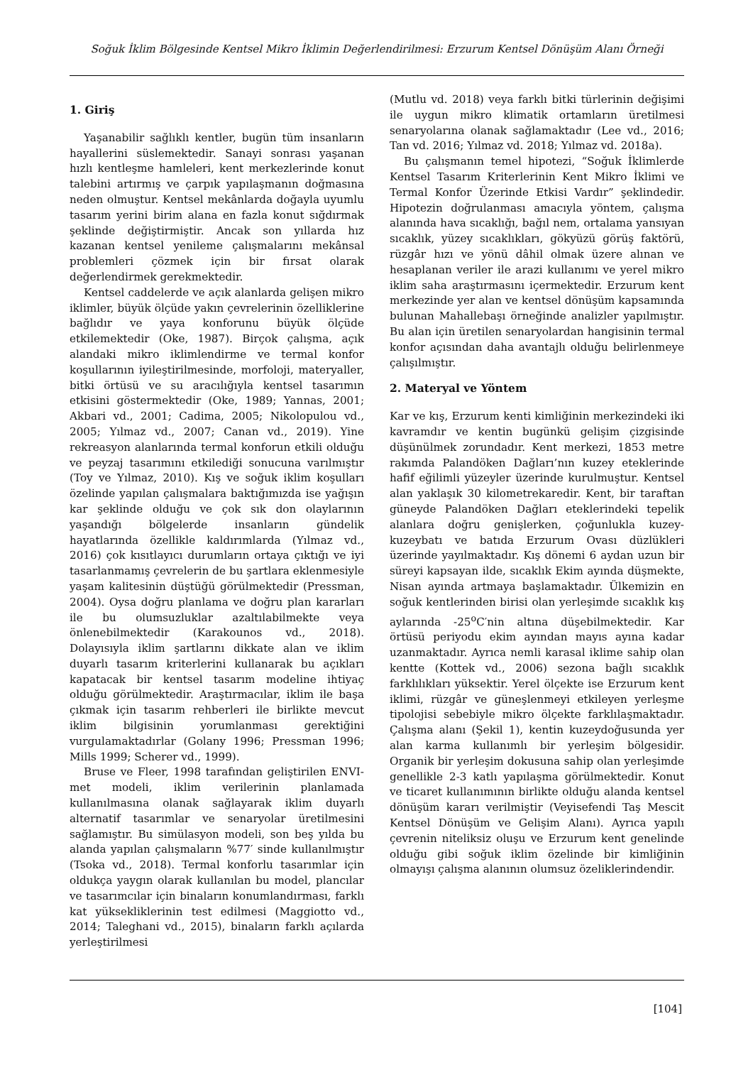Soğuk İklim Bölgesinde Kentsel Mikro İklimin Değerlendirilmesi: Erzurum Kentsel Dönüşüm Alanı Örneği
1. Giriş
Yaşanabilir sağlıklı kentler, bugün tüm insanların hayallerini süslemektedir. Sanayi sonrası yaşanan hızlı kentleşme hamleleri, kent merkezlerinde konut talebini artırmış ve çarpık yapılaşmanın doğmasına neden olmuştur. Kentsel mekânlarda doğayla uyumlu tasarım yerini birim alana en fazla konut sığdırmak şeklinde değiştirmiştir. Ancak son yıllarda hız kazanan kentsel yenileme çalışmalarını mekânsal problemleri çözmek için bir fırsat olarak değerlendirmek gerekmektedir.
Kentsel caddelerde ve açık alanlarda gelişen mikro iklimler, büyük ölçüde yakın çevrelerinin özelliklerine bağlıdır ve yaya konforunu büyük ölçüde etkilemektedir (Oke, 1987). Birçok çalışma, açık alandaki mikro iklimlendirme ve termal konfor koşullarının iyileştirilmesinde, morfoloji, materyaller, bitki örtüsü ve su aracılığıyla kentsel tasarımın etkisini göstermektedir (Oke, 1989; Yannas, 2001; Akbari vd., 2001; Cadima, 2005; Nikolopulou vd., 2005; Yılmaz vd., 2007; Canan vd., 2019). Yine rekreasyon alanlarında termal konforun etkili olduğu ve peyzaj tasarımını etkilediği sonucuna varılmıştır (Toy ve Yılmaz, 2010). Kış ve soğuk iklim koşulları özelinde yapılan çalışmalara baktığımızda ise yağışın kar şeklinde olduğu ve çok sık don olaylarının yaşandığı bölgelerde insanların gündelik hayatlarında özellikle kaldırımlarda (Yılmaz vd., 2016) çok kısıtlayıcı durumların ortaya çıktığı ve iyi tasarlanmamış çevrelerin de bu şartlara eklenmesiyle yaşam kalitesinin düştüğü görülmektedir (Pressman, 2004). Oysa doğru planlama ve doğru plan kararları ile bu olumsuzluklar azaltılabilmekte veya önlenebilmektedir (Karakounos vd., 2018). Dolayısıyla iklim şartlarını dikkate alan ve iklim duyarlı tasarım kriterlerini kullanarak bu açıkları kapatacak bir kentsel tasarım modeline ihtiyaç olduğu görülmektedir. Araştırmacılar, iklim ile başa çıkmak için tasarım rehberleri ile birlikte mevcut iklim bilgisinin yorumlanması gerektiğini vurgulamaktadırlar (Golany 1996; Pressman 1996; Mills 1999; Scherer vd., 1999).
Bruse ve Fleer, 1998 tarafından geliştirilen ENVI-met modeli, iklim verilerinin planlamada kullanılmasına olanak sağlayarak iklim duyarlı alternatif tasarımlar ve senaryolar üretilmesini sağlamıştır. Bu simülasyon modeli, son beş yılda bu alanda yapılan çalışmaların %77′ sinde kullanılmıştır (Tsoka vd., 2018). Termal konforlu tasarımlar için oldukça yaygın olarak kullanılan bu model, plancılar ve tasarımcılar için binaların konumlandırması, farklı kat yüksekliklerinin test edilmesi (Maggiotto vd., 2014; Taleghani vd., 2015), binaların farklı açılarda yerleştirilmesi
(Mutlu vd. 2018) veya farklı bitki türlerinin değişimi ile uygun mikro klimatik ortamların üretilmesi senaryolarına olanak sağlamaktadır (Lee vd., 2016; Tan vd. 2016; Yılmaz vd. 2018; Yılmaz vd. 2018a).
Bu çalışmanın temel hipotezi, “Soğuk İklimlerde Kentsel Tasarım Kriterlerinin Kent Mikro İklimi ve Termal Konfor Üzerinde Etkisi Vardır” şeklindedir. Hipotezin doğrulanması amacıyla yöntem, çalışma alanında hava sıcaklığı, bağıl nem, ortalama yansıyan sıcaklık, yüzey sıcaklıkları, gökyüzü görüş faktörü, rüzgâr hızı ve yönü dâhil olmak üzere alınan ve hesaplanan veriler ile arazi kullanımı ve yerel mikro iklim saha araştırmasını içermektedir. Erzurum kent merkezinde yer alan ve kentsel dönüşüm kapsamında bulunan Mahallebaşı örneğinde analizler yapılmıştır. Bu alan için üretilen senaryolardan hangisinin termal konfor açısından daha avantajlı olduğu belirlenmeye çalışılmıştır.
2. Materyal ve Yöntem
Kar ve kış, Erzurum kenti kimliğinin merkezindeki iki kavramdır ve kentin bugünkü gelişim çizgisinde düşünülmek zorundadır. Kent merkezi, 1853 metre rakımda Palandöken Dağları’nın kuzey eteklerinde hafif eğilimli yüzeyler üzerinde kurulmuştur. Kentsel alan yaklaşık 30 kilometrekaredir. Kent, bir taraftan güneyde Palandöken Dağları eteklerindeki tepelik alanlara doğru genişlerken, çoğunlukla kuzey-kuzeybatı ve batıda Erzurum Ovası düzlükleri üzerinde yayılmaktadır. Kış dönemi 6 aydan uzun bir süreyi kapsayan ilde, sıcaklık Ekim ayında düşmekte, Nisan ayında artmaya başlamaktadır. Ülkemizin en soğuk kentlerinden birisi olan yerleşimde sıcaklık kış aylarında -25<sup>o</sup>C′nin altına düşebilmektedir. Kar örtüsü periyodu ekim ayından mayıs ayına kadar uzanmaktadır. Ayrıca nemli karasal iklime sahip olan kentte (Kottek vd., 2006) sezona bağlı sıcaklık farklılıkları yüksektir. Yerel ölçekte ise Erzurum kent iklimi, rüzgâr ve güneşlenmeyi etkileyen yerleşme tipolojisi sebebiyle mikro ölçekte farklılaşmaktadır. Çalışma alanı (Şekil 1), kentin kuzeydoğusunda yer alan karma kullanımlı bir yerleşim bölgesidir. Organik bir yerleşim dokusuna sahip olan yerleşimde genellikle 2-3 katlı yapılaşma görülmektedir. Konut ve ticaret kullanımının birlikte olduğu alanda kentsel dönüşüm kararı verilmiştir (Veyisefendi Taş Mescit Kentsel Dönüşüm ve Gelişim Alanı). Ayrıca yapılı çevrenin niteliksiz oluşu ve Erzurum kent genelinde olduğu gibi soğuk iklim özelinde bir kimliğinin olmayışı çalışma alanının olumsuz özeliklerindendir.
[104]